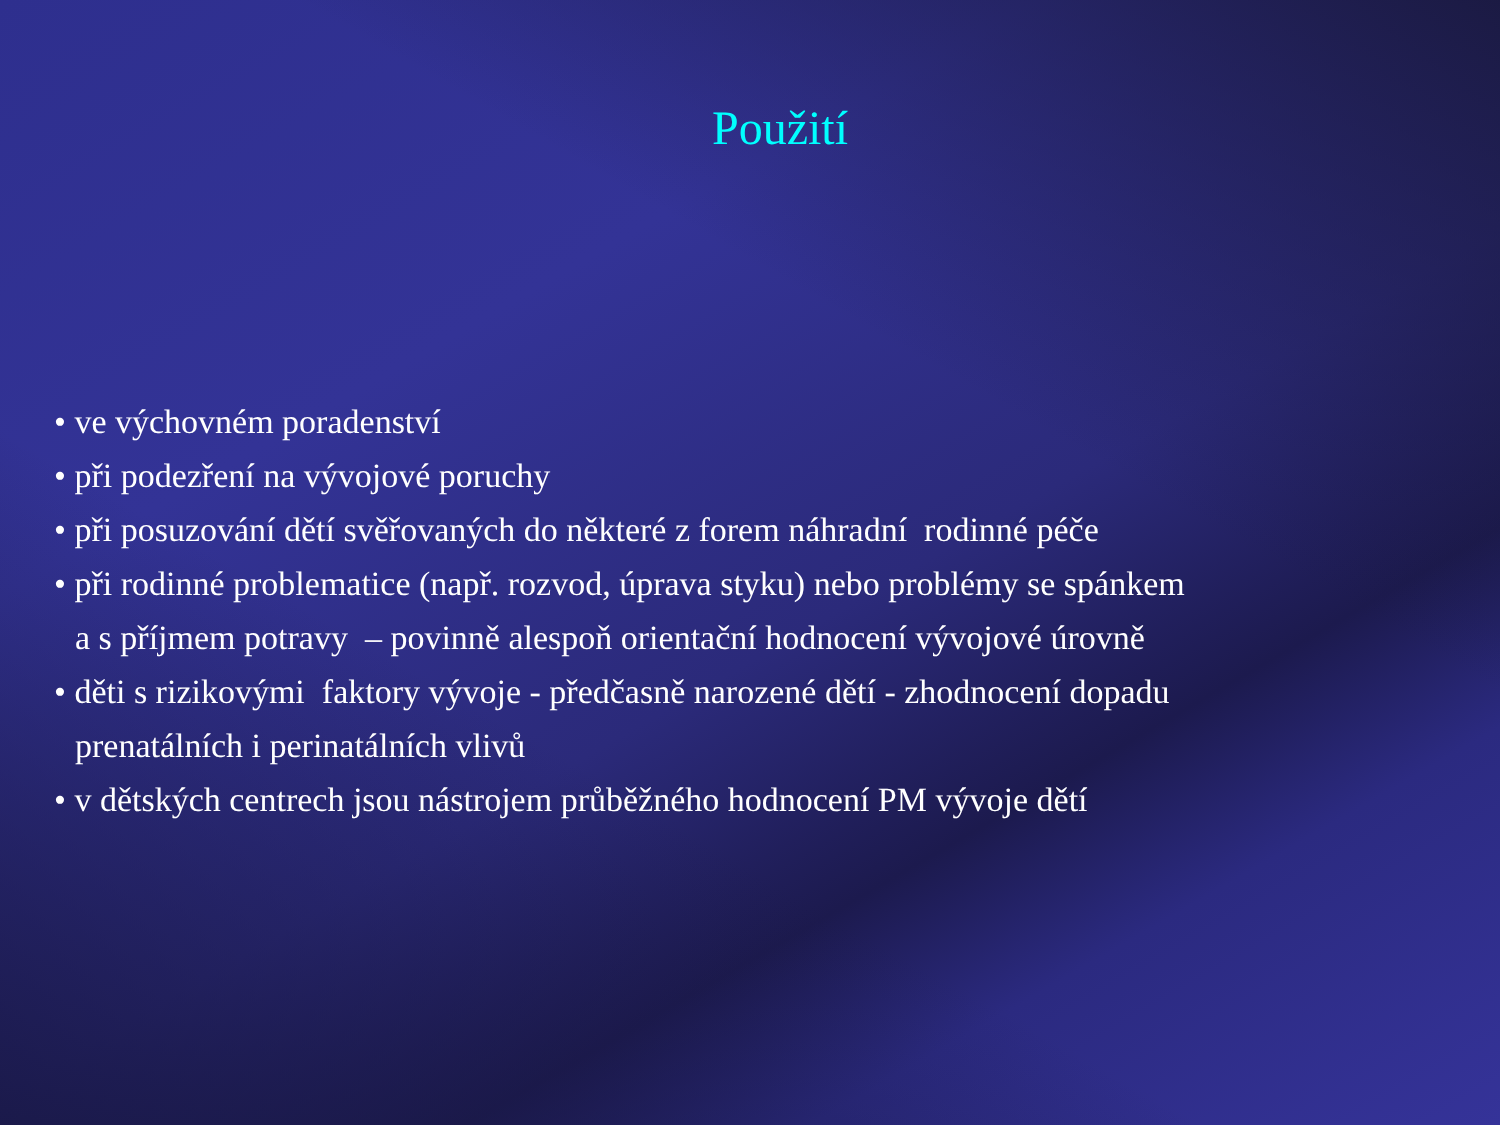Použití
• ve výchovném poradenství
• při podezření na vývojové poruchy
• při posuzování dětí svěřovaných do některé z forem náhradní rodinné péče
• při rodinné problematice (např. rozvod, úprava styku) nebo problémy se spánkem
a s příjmem potravy – povinně alespoň orientační hodnocení vývojové úrovně
• děti s rizikovými faktory vývoje - předčasně narozené dětí - zhodnocení dopadu
prenatálních i perinatálních vlivů
• v dětských centrech jsou nástrojem průběžného hodnocení PM vývoje dětí